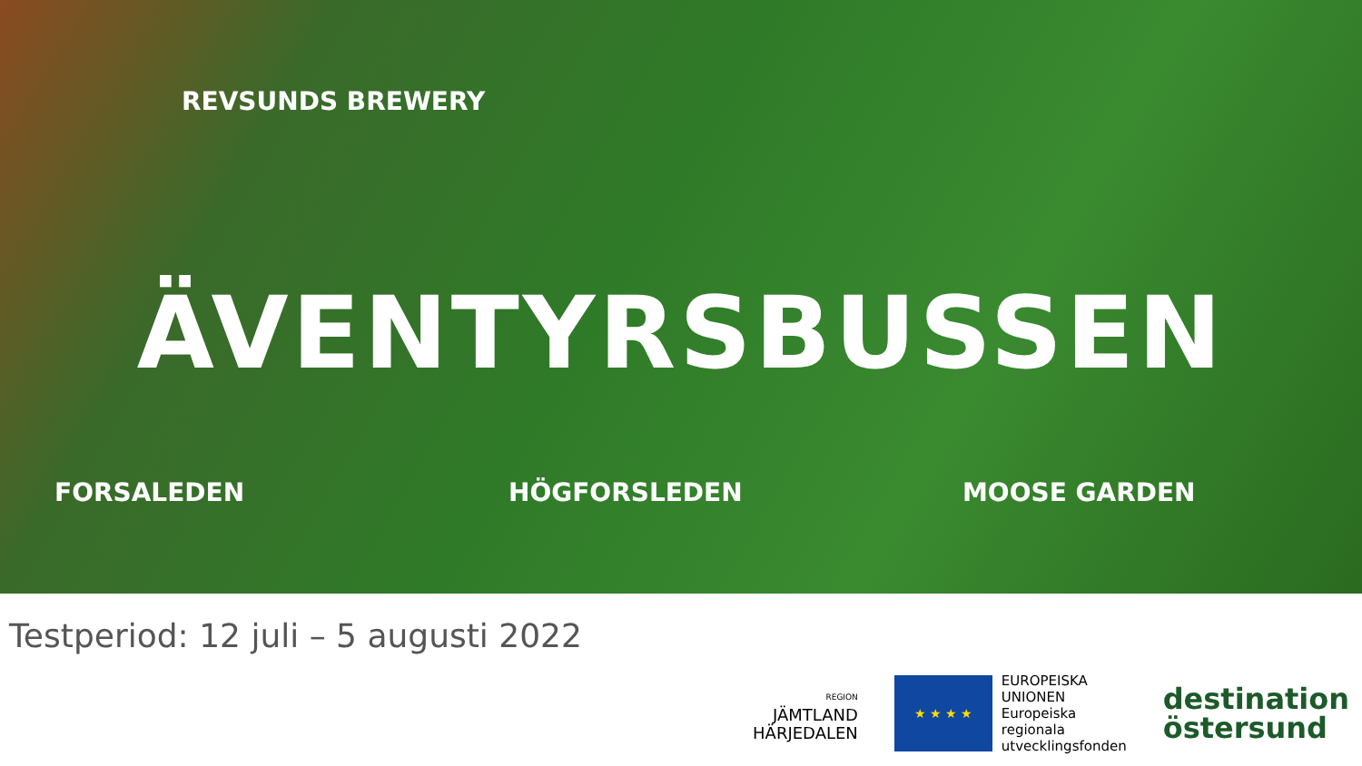REVSUNDS BREWERY
ÄVENTYRSBUSSEN
FORSALEDEN
HÖGFORSLEDEN
MOOSE GARDEN
Testperiod: 12 juli – 5 augusti 2022
REGION
JÄMTLAND
HÄRJEDALEN
★ ★ ★ ★
EUROPEISKA
UNIONEN
Europeiska
regionala
utvecklingsfonden
destination
östersund